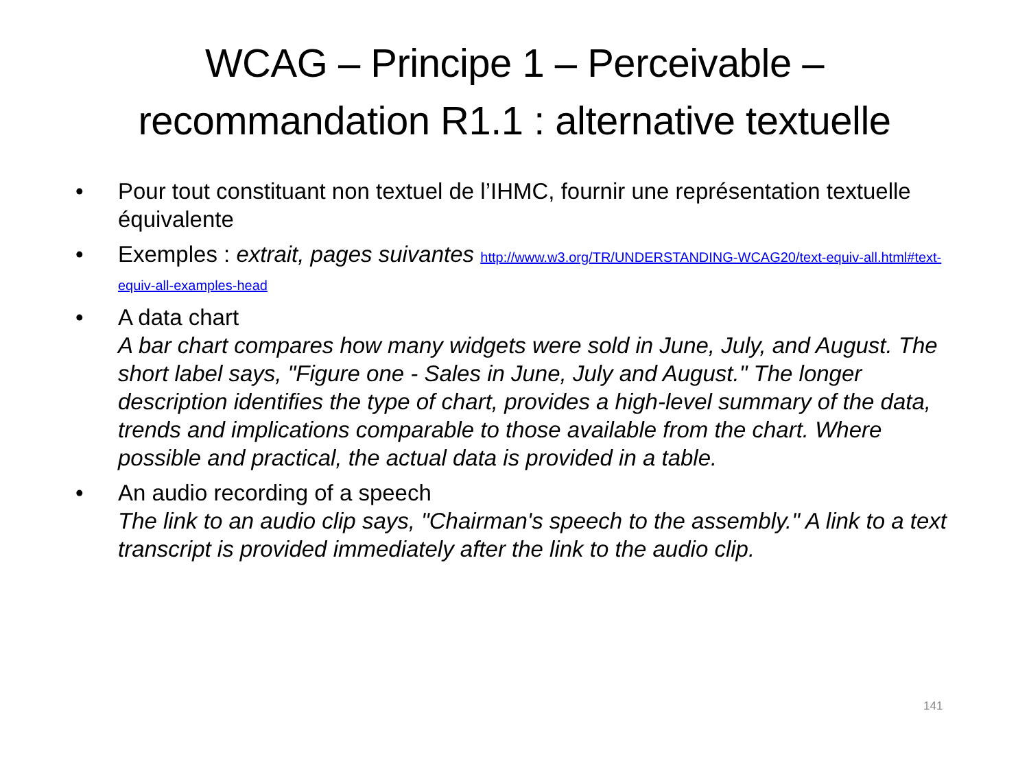WCAG – Principe 1 – Perceivable – recommandation R1.1 : alternative textuelle
• Pour tout constituant non textuel de l’IHMC, fournir une représentation textuelle équivalente
• Exemples : extrait, pages suivantes http://www.w3.org/TR/UNDERSTANDING-WCAG20/text-equiv-all.html#text-equiv-all-examples-head
• A data chart
A bar chart compares how many widgets were sold in June, July, and August. The short label says, "Figure one - Sales in June, July and August." The longer description identifies the type of chart, provides a high-level summary of the data, trends and implications comparable to those available from the chart. Where possible and practical, the actual data is provided in a table.
• An audio recording of a speech
The link to an audio clip says, "Chairman's speech to the assembly." A link to a text transcript is provided immediately after the link to the audio clip.
141